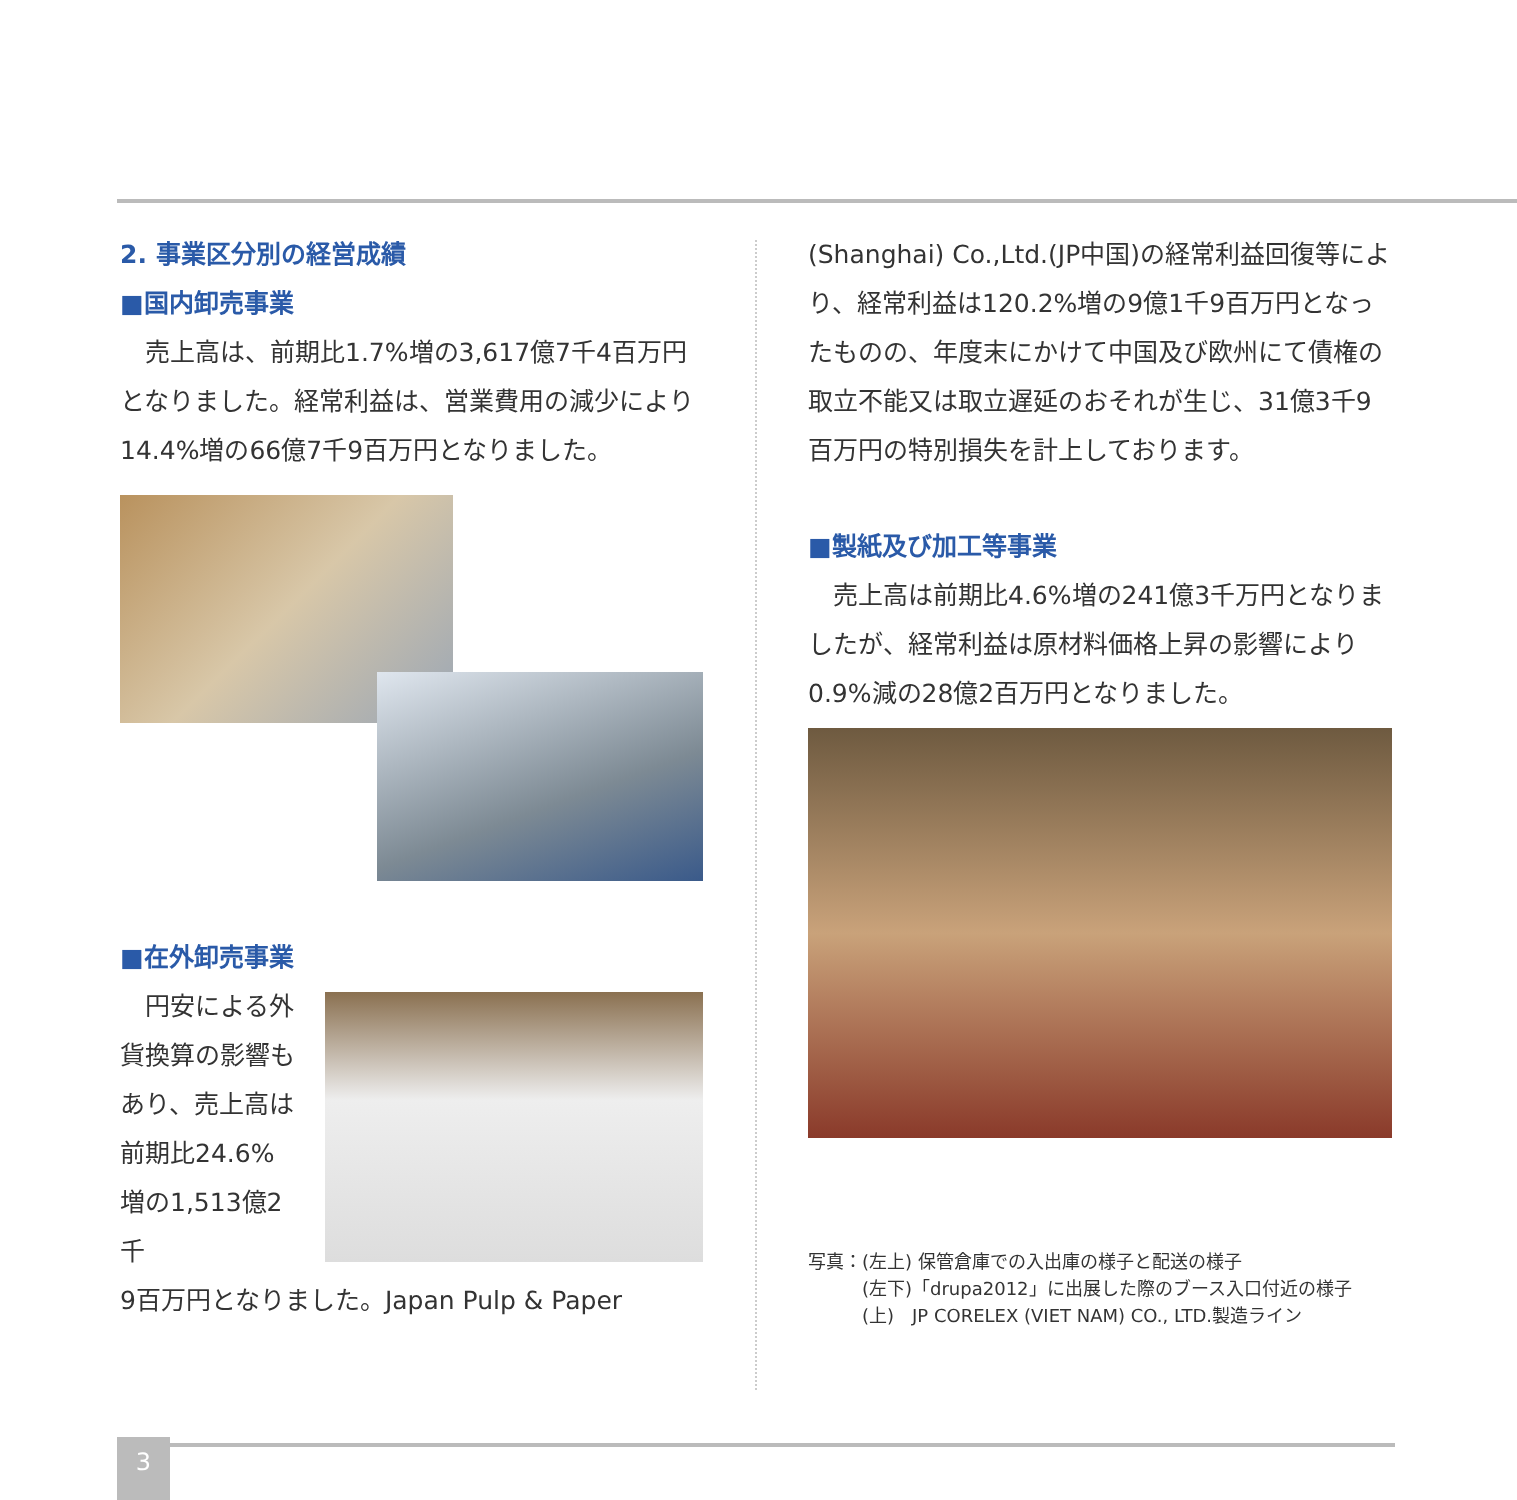2. 事業区分別の経営成績
■国内卸売事業
　売上高は、前期比1.7%増の3,617億7千4百万円となりました。経常利益は、営業費用の減少により14.4%増の66億7千9百万円となりました。
■在外卸売事業
　円安による外貨換算の影響もあり、売上高は前期比24.6%増の1,513億2千
9百万円となりました。Japan Pulp & Paper
(Shanghai) Co.,Ltd.(JP中国)の経常利益回復等により、経常利益は120.2%増の9億1千9百万円となったものの、年度末にかけて中国及び欧州にて債権の取立不能又は取立遅延のおそれが生じ、31億3千9百万円の特別損失を計上しております。
■製紙及び加工等事業
　売上高は前期比4.6%増の241億3千万円となりましたが、経常利益は原材料価格上昇の影響により0.9%減の28億2百万円となりました。
写真：(左上) 保管倉庫での入出庫の様子と配送の様子
　　　(左下)「drupa2012」に出展した際のブース入口付近の様子
　　　(上)　JP CORELEX (VIET NAM) CO., LTD.製造ライン
3